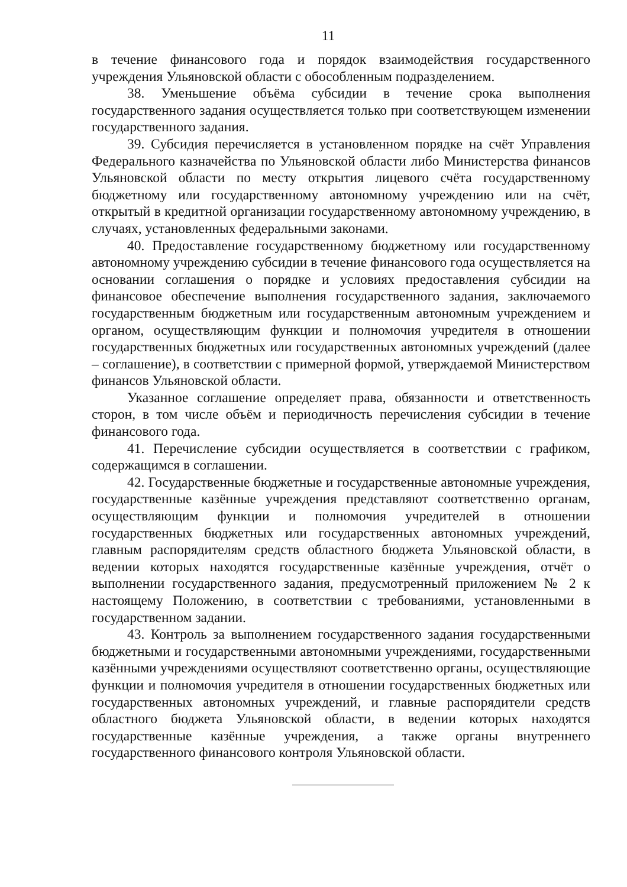11
в течение финансового года и порядок взаимодействия государственного учреждения Ульяновской области с обособленным подразделением.
38. Уменьшение объёма субсидии в течение срока выполнения государственного задания осуществляется только при соответствующем изменении государственного задания.
39. Субсидия перечисляется в установленном порядке на счёт Управления Федерального казначейства по Ульяновской области либо Министерства финансов Ульяновской области по месту открытия лицевого счёта государственному бюджетному или государственному автономному учреждению или на счёт, открытый в кредитной организации государственному автономному учреждению, в случаях, установленных федеральными законами.
40. Предоставление государственному бюджетному или государственному автономному учреждению субсидии в течение финансового года осуществляется на основании соглашения о порядке и условиях предоставления субсидии на финансовое обеспечение выполнения государственного задания, заключаемого государственным бюджетным или государственным автономным учреждением и органом, осуществляющим функции и полномочия учредителя в отношении государственных бюджетных или государственных автономных учреждений (далее – соглашение), в соответствии с примерной формой, утверждаемой Министерством финансов Ульяновской области.
Указанное соглашение определяет права, обязанности и ответственность сторон, в том числе объём и периодичность перечисления субсидии в течение финансового года.
41. Перечисление субсидии осуществляется в соответствии с графиком, содержащимся в соглашении.
42. Государственные бюджетные и государственные автономные учреждения, государственные казённые учреждения представляют соответственно органам, осуществляющим функции и полномочия учредителей в отношении государственных бюджетных или государственных автономных учреждений, главным распорядителям средств областного бюджета Ульяновской области, в ведении которых находятся государственные казённые учреждения, отчёт о выполнении государственного задания, предусмотренный приложением № 2 к настоящему Положению, в соответствии с требованиями, установленными в государственном задании.
43. Контроль за выполнением государственного задания государственными бюджетными и государственными автономными учреждениями, государственными казёнными учреждениями осуществляют соответственно органы, осуществляющие функции и полномочия учредителя в отношении государственных бюджетных или государственных автономных учреждений, и главные распорядители средств областного бюджета Ульяновской области, в ведении которых находятся государственные казённые учреждения, а также органы внутреннего государственного финансового контроля Ульяновской области.